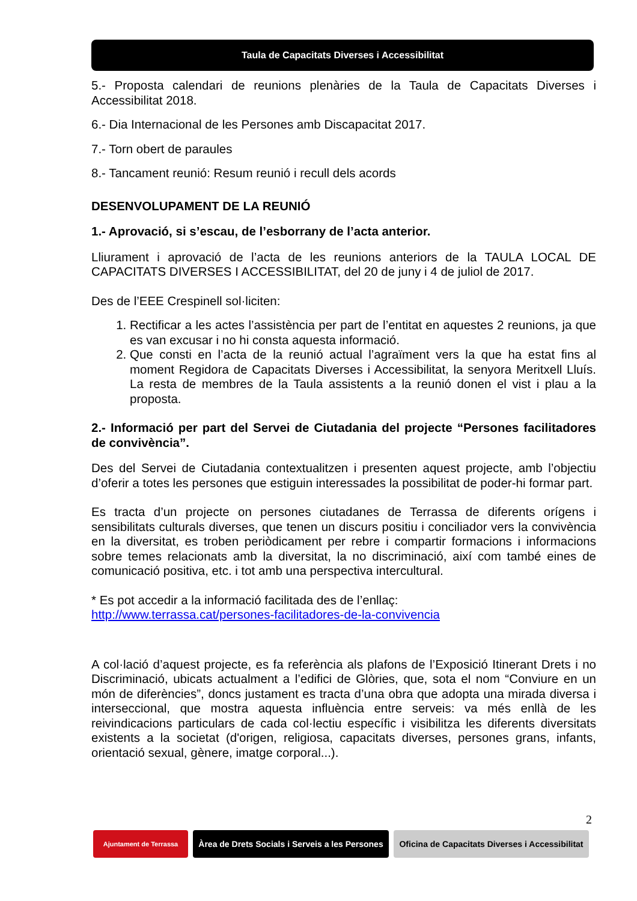Taula de Capacitats Diverses i Accessibilitat
5.- Proposta calendari de reunions plenàries de la Taula de Capacitats Diverses i Accessibilitat 2018.
6.- Dia Internacional de les Persones amb Discapacitat 2017.
7.- Torn obert de paraules
8.- Tancament reunió: Resum reunió i recull dels acords
DESENVOLUPAMENT DE LA REUNIÓ
1.- Aprovació, si s’escau, de l’esborrany de l’acta anterior.
Lliurament i aprovació de l’acta de les reunions anteriors de la TAULA LOCAL DE CAPACITATS DIVERSES I ACCESSIBILITAT, del 20 de juny i 4 de juliol de 2017.
Des de l’EEE Crespinell sol·liciten:
1. Rectificar a les actes l’assistència per part de l’entitat en aquestes 2 reunions, ja que es van excusar i no hi consta aquesta informació.
2. Que consti en l’acta de la reunió actual l’agraïment vers la que ha estat fins al moment Regidora de Capacitats Diverses i Accessibilitat, la senyora Meritxell Lluís. La resta de membres de la Taula assistents a la reunió donen el vist i plau a la proposta.
2.- Informació per part del Servei de Ciutadania del projecte “Persones facilitadores de convivència”.
Des del Servei de Ciutadania contextualitzen i presenten aquest projecte, amb l’objectiu d’oferir a totes les persones que estiguin interessades la possibilitat de poder-hi formar part.
Es tracta d’un projecte on persones ciutadanes de Terrassa de diferents orígens i sensibilitats culturals diverses, que tenen un discurs positiu i conciliador vers la convivència en la diversitat, es troben periòdicament per rebre i compartir formacions i informacions sobre temes relacionats amb la diversitat, la no discriminació, així com també eines de comunicació positiva, etc. i tot amb una perspectiva intercultural.
* Es pot accedir a la informació facilitada des de l’enllaç:
http://www.terrassa.cat/persones-facilitadores-de-la-convivencia
A col·lació d’aquest projecte, es fa referència als plafons de l’Exposició Itinerant Drets i no Discriminació, ubicats actualment a l’edifici de Glòries, que, sota el nom “Conviure en un món de diferències”, doncs justament es tracta d’una obra que adopta una mirada diversa i interseccional, que mostra aquesta influència entre serveis: va més enllà de les reivindicacions particulars de cada col·lectiu específic i visibilitza les diferents diversitats existents a la societat (d'origen, religiosa, capacitats diverses, persones grans, infants, orientació sexual, gènere, imatge corporal...).
2
Ajuntament de Terrassa
Àrea de Drets Socials i Serveis a les Persones
Oficina de Capacitats Diverses i Accessibilitat